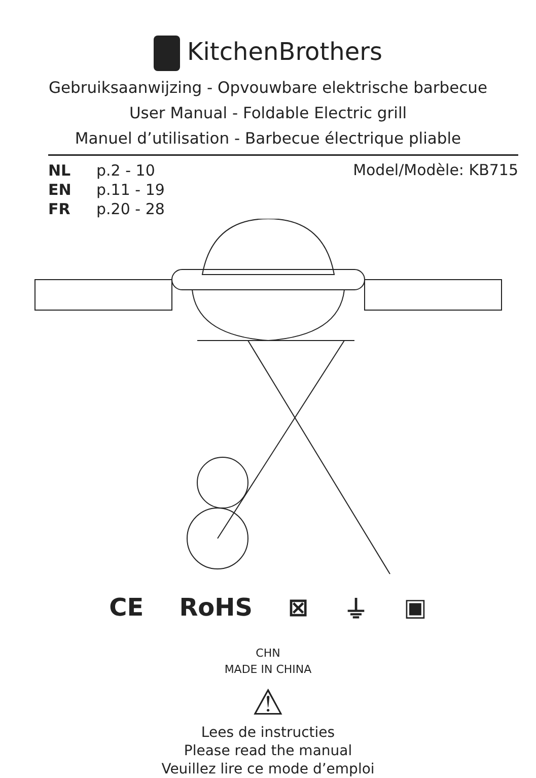KitchenBrothers
Gebruiksaanwijzing - Opvouwbare elektrische barbecue
User Manual - Foldable Electric grill
Manuel d’utilisation - Barbecue électrique pliable
NL p.2 - 10
EN p.11 - 19
FR p.20 - 28
Model/Modèle: KB715
CE RoHS ⊠ ⏚ ▣
CHN
MADE IN CHINA
⚠
Lees de instructies
Please read the manual
Veuillez lire ce mode d’emploi